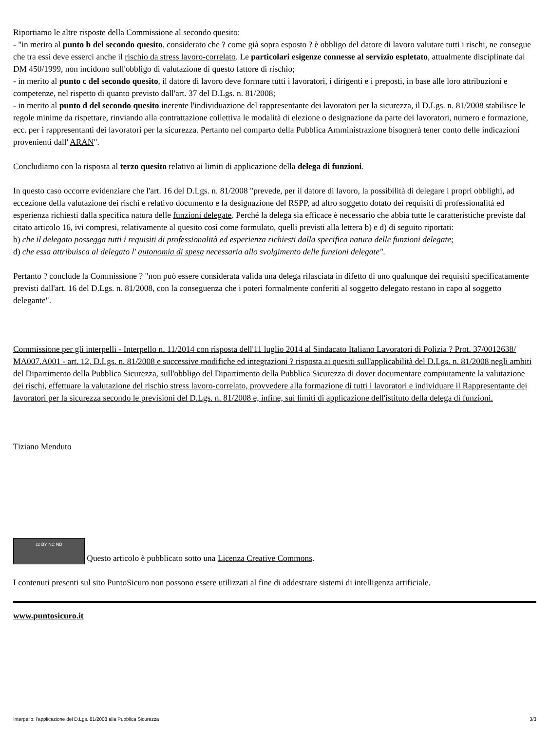Riportiamo le altre risposte della Commissione al secondo quesito:
- "in merito al punto b del secondo quesito, considerato che ? come già sopra esposto ? è obbligo del datore di lavoro valutare tutti i rischi, ne consegue che tra essi deve esserci anche il rischio da stress lavoro-correlato. Le particolari esigenze connesse al servizio espletato, attualmente disciplinate dal DM 450/1999, non incidono sull'obbligo di valutazione di questo fattore di rischio;
- in merito al punto c del secondo quesito, il datore di lavoro deve formare tutti i lavoratori, i dirigenti e i preposti, in base alle loro attribuzioni e competenze, nel rispetto di quanto previsto dall'art. 37 del D.Lgs. n. 81/2008;
- in merito al punto d del secondo quesito inerente l'individuazione del rappresentante dei lavoratori per la sicurezza, il D.Lgs. n. 81/2008 stabilisce le regole minime da rispettare, rinviando alla contrattazione collettiva le modalità di elezione o designazione da parte dei lavoratori, numero e formazione, ecc. per i rappresentanti dei lavoratori per la sicurezza. Pertanto nel comparto della Pubblica Amministrazione bisognerà tener conto delle indicazioni provenienti dall' ARAN".
Concludiamo con la risposta al terzo quesito relativo ai limiti di applicazione della delega di funzioni.
In questo caso occorre evidenziare che l'art. 16 del D.Lgs. n. 81/2008 "prevede, per il datore di lavoro, la possibilità di delegare i propri obblighi, ad eccezione della valutazione dei rischi e relativo documento e la designazione del RSPP, ad altro soggetto dotato dei requisiti di professionalità ed esperienza richiesti dalla specifica natura delle funzioni delegate. Perché la delega sia efficace è necessario che abbia tutte le caratteristiche previste dal citato articolo 16, ivi compresi, relativamente al quesito così come formulato, quelli previsti alla lettera b) e d) di seguito riportati:
b) che il delegato possegga tutti i requisiti di professionalità ed esperienza richiesti dalla specifica natura delle funzioni delegate;
d) che essa attribuisca al delegato l' autonomia di spesa necessaria allo svolgimento delle funzioni delegate".
Pertanto ? conclude la Commissione ? "non può essere considerata valida una delega rilasciata in difetto di uno qualunque dei requisiti specificatamente previsti dall'art. 16 del D.Lgs. n. 81/2008, con la conseguenza che i poteri formalmente conferiti al soggetto delegato restano in capo al soggetto delegante".
Commissione per gli interpelli - Interpello n. 11/2014 con risposta dell'11 luglio 2014 al Sindacato Italiano Lavoratori di Polizia ? Prot. 37/0012638/ MA007.A001 - art. 12, D.Lgs. n. 81/2008 e successive modifiche ed integrazioni ? risposta ai quesiti sull'applicabilità del D.Lgs. n. 81/2008 negli ambiti del Dipartimento della Pubblica Sicurezza, sull'obbligo del Dipartimento della Pubblica Sicurezza di dover documentare compiutamente la valutazione dei rischi, effettuare la valutazione del rischio stress lavoro-correlato, provvedere alla formazione di tutti i lavoratori e individuare il Rappresentante dei lavoratori per la sicurezza secondo le previsioni del D.Lgs. n. 81/2008 e, infine, sui limiti di applicazione dell'istituto della delega di funzioni.
Tiziano Menduto
cc BY NC ND Questo articolo è pubblicato sotto una Licenza Creative Commons.
I contenuti presenti sul sito PuntoSicuro non possono essere utilizzati al fine di addestrare sistemi di intelligenza artificiale.
www.puntosicuro.it
Interpello: l'applicazione del D.Lgs. 81/2008 alla Pubblica Sicurezza 3/3